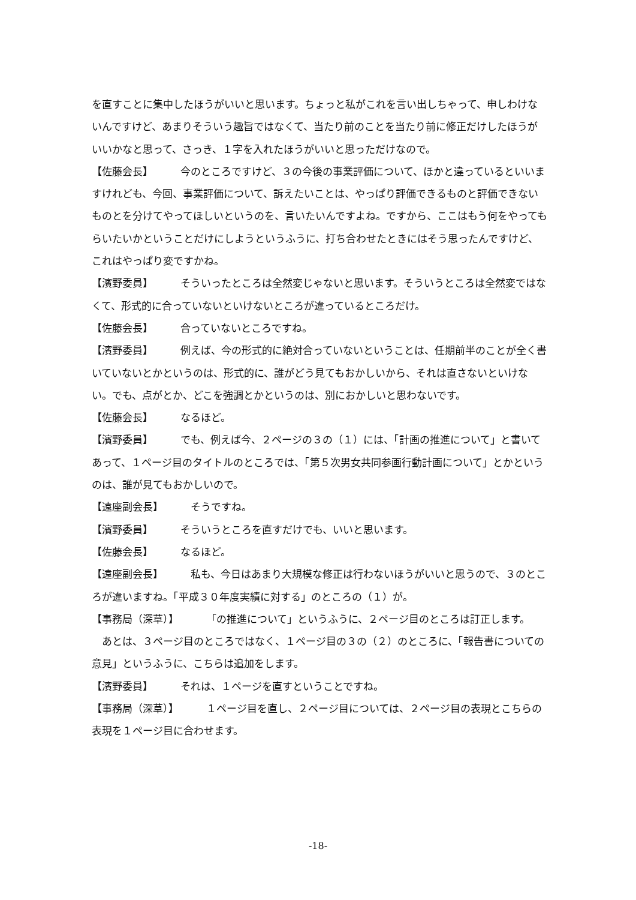を直すことに集中したほうがいいと思います。ちょっと私がこれを言い出しちゃって、申しわけないんですけど、あまりそういう趣旨ではなくて、当たり前のことを当たり前に修正だけしたほうがいいかなと思って、さっき、１字を入れたほうがいいと思っただけなので。
【佐藤会長】 今のところですけど、３の今後の事業評価について、ほかと違っているといいますけれども、今回、事業評価について、訴えたいことは、やっぱり評価できるものと評価できないものとを分けてやってほしいというのを、言いたいんですよね。ですから、ここはもう何をやってもらいたいかということだけにしようというふうに、打ち合わせたときにはそう思ったんですけど、これはやっぱり変ですかね。
【濱野委員】 そういったところは全然変じゃないと思います。そういうところは全然変ではなくて、形式的に合っていないといけないところが違っているところだけ。
【佐藤会長】 合っていないところですね。
【濱野委員】 例えば、今の形式的に絶対合っていないということは、任期前半のことが全く書いていないとかというのは、形式的に、誰がどう見てもおかしいから、それは直さないといけない。でも、点がとか、どこを強調とかというのは、別におかしいと思わないです。
【佐藤会長】 なるほど。
【濱野委員】 でも、例えば今、２ページの３の（１）には、「計画の推進について」と書いてあって、１ページ目のタイトルのところでは、「第５次男女共同参画行動計画について」とかというのは、誰が見てもおかしいので。
【遠座副会長】 そうですね。
【濱野委員】 そういうところを直すだけでも、いいと思います。
【佐藤会長】 なるほど。
【遠座副会長】 私も、今日はあまり大規模な修正は行わないほうがいいと思うので、３のところが違いますね。「平成３０年度実績に対する」のところの（１）が。
【事務局（深草）】 「の推進について」というふうに、２ページ目のところは訂正します。
あとは、３ページ目のところではなく、１ページ目の３の（２）のところに、「報告書についての意見」というふうに、こちらは追加をします。
【濱野委員】 それは、１ページを直すということですね。
【事務局（深草）】 １ページ目を直し、２ページ目については、２ページ目の表現とこちらの表現を１ページ目に合わせます。
-18-